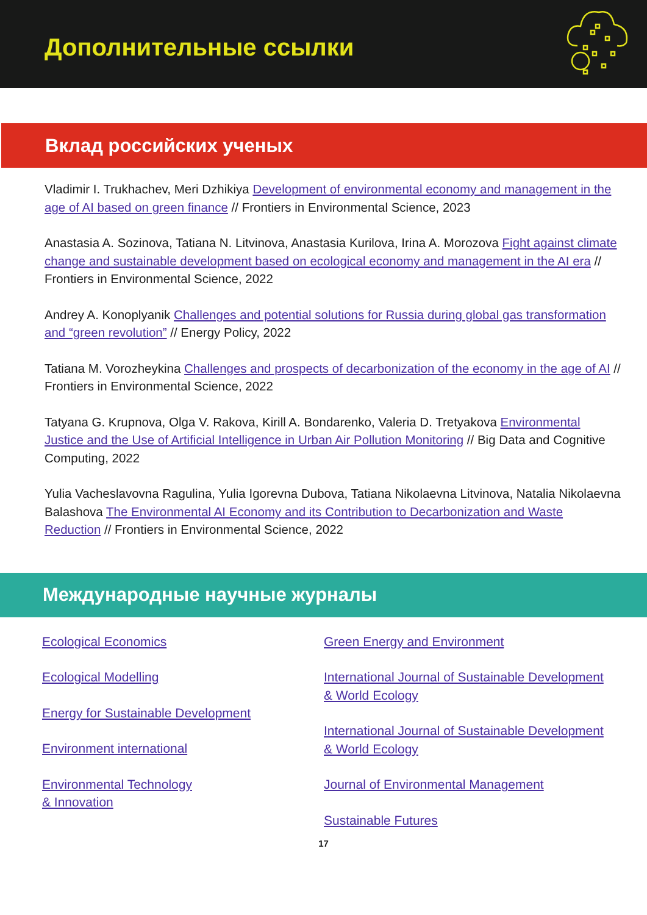Дополнительные ссылки
Вклад российских ученых
Vladimir I. Trukhachev, Meri Dzhikiya Development of environmental economy and management in the age of AI based on green finance // Frontiers in Environmental Science, 2023
Anastasia A. Sozinova, Tatiana N. Litvinova, Anastasia Kurilova, Irina A. Morozova Fight against climate change and sustainable development based on ecological economy and management in the AI era // Frontiers in Environmental Science, 2022
Andrey A. Konoplyanik Challenges and potential solutions for Russia during global gas transformation and “green revolution” // Energy Policy, 2022
Tatiana M. Vorozheykina Challenges and prospects of decarbonization of the economy in the age of AI // Frontiers in Environmental Science, 2022
Tatyana G. Krupnova, Olga V. Rakova, Kirill A. Bondarenko, Valeria D. Tretyakova Environmental Justice and the Use of Artificial Intelligence in Urban Air Pollution Monitoring // Big Data and Cognitive Computing, 2022
Yulia Vacheslavovna Ragulina, Yulia Igorevna Dubova, Tatiana Nikolaevna Litvinova, Natalia Nikolaevna Balashova The Environmental AI Economy and its Contribution to Decarbonization and Waste Reduction // Frontiers in Environmental Science, 2022
Международные научные журналы
Ecological Economics
Ecological Modelling
Energy for Sustainable Development
Environment international
Environmental Technology
& Innovation
Green Energy and Environment
International Journal of Sustainable Development & World Ecology
International Journal of Sustainable Development & World Ecology
Journal of Environmental Management
Sustainable Futures
17